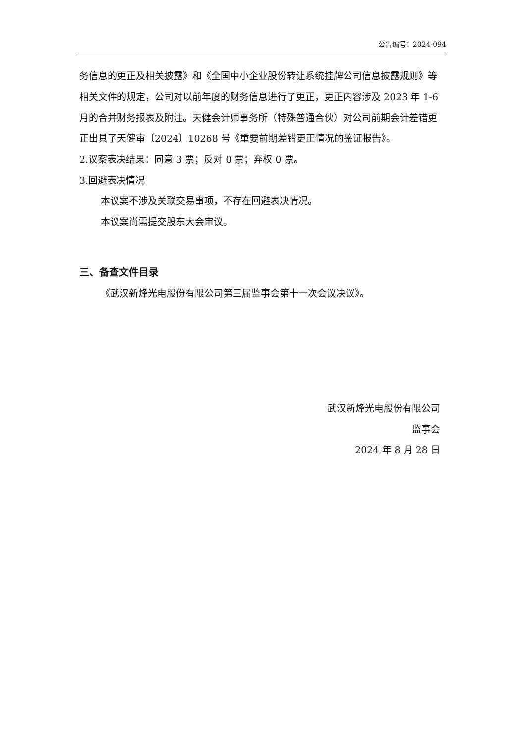公告编号：2024-094
务信息的更正及相关披露》和《全国中小企业股份转让系统挂牌公司信息披露规则》等相关文件的规定，公司对以前年度的财务信息进行了更正，更正内容涉及 2023 年 1-6 月的合并财务报表及附注。天健会计师事务所（特殊普通合伙）对公司前期会计差错更正出具了天健审〔2024〕10268 号《重要前期差错更正情况的鉴证报告》。
2.议案表决结果：同意 3 票；反对 0 票；弃权 0 票。
3.回避表决情况
本议案不涉及关联交易事项，不存在回避表决情况。
本议案尚需提交股东大会审议。
三、备查文件目录
《武汉新烽光电股份有限公司第三届监事会第十一次会议决议》。
武汉新烽光电股份有限公司
监事会
2024 年 8 月 28 日